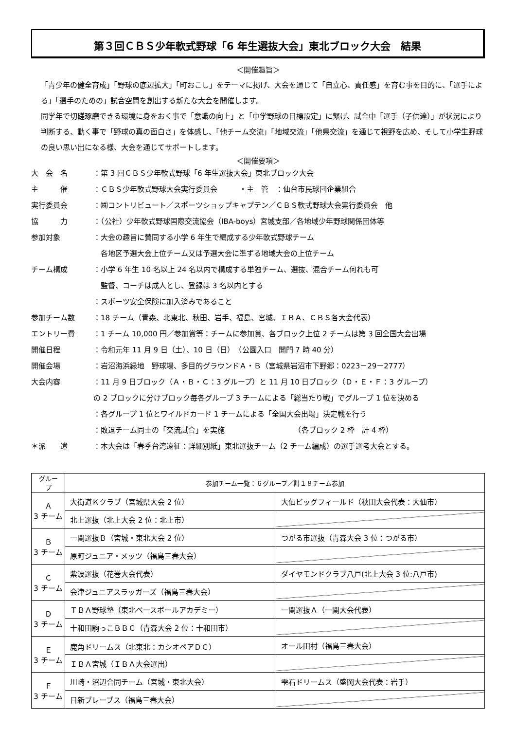第３回ＣＢＳ少年軟式野球「6 年生選抜大会」東北ブロック大会　結果
＜開催趣旨＞
「青少年の健全育成」「野球の底辺拡大」「町おこし」をテーマに掲げ、大会を通じて「自立心、責任感」を育む事を目的に、「選手による」「選手のための」試合空間を創出する新たな大会を開催します。
同学年で切磋琢磨できる環境に身をおく事で「意識の向上」と「中学野球の目標設定」に繋げ、試合中「選手（子供達）」が状況により判断する、動く事で「野球の真の面白さ」を体感し、「他チーム交流」「地域交流」「他県交流」を通じて視野を広め、そして小学生野球の良い思い出になる様、大会を通じてサポートします。
＜開催要項＞
大　会　名 ：第 3 回ＣＢＳ少年軟式野球「6 年生選抜大会」東北ブロック大会
主　　　催 ：ＣＢＳ少年軟式野球大会実行委員会　　　・主　管　：仙台市民球団企業組合
実行委員会 ：㈱コントリビュート／スポーツショップキャプテン／ＣＢＳ軟式野球大会実行委員会　他
協　　　力 ：（公社）少年軟式野球国際交流協会（IBA-boys）宮城支部／各地域少年野球関係団体等
参加対象 ：大会の趣旨に賛同する小学 6 年生で編成する少年軟式野球チーム
　各地区予選大会上位チーム又は予選大会に準ずる地域大会の上位チーム
チーム構成 ：小学 6 年生 10 名以上 24 名以内で構成する単独チーム、選抜、混合チーム何れも可
　監督、コーチは成人とし、登録は 3 名以内とする
：スポーツ安全保険に加入済みであること
参加チーム数 ：18 チーム（青森、北東北、秋田、岩手、福島、宮城、ＩＢＡ、ＣＢＳ各大会代表）
エントリー費 ：1 チーム 10,000 円／参加賞等：チームに参加賞、各ブロック上位 2 チームは第 3 回全国大会出場
開催日程 ：令和元年 11 月 9 日（土）、10 日（日）　（公園入口　開門 7 時 40 分）
開催会場 ：岩沼海浜緑地　野球場、多目的グラウンドＡ・Ｂ（宮城県岩沼市下野郷：0223－29－2777）
大会内容 ：11 月 9 日ブロック（Ａ・Ｂ・Ｃ：3 グループ）と 11 月 10 日ブロック（Ｄ・Ｅ・Ｆ：3 グループ）
の 2 ブロックに分けブロック毎各グループ 3 チームによる「総当たり戦」でグループ 1 位を決める
：各グループ 1 位とワイルドカード 1 チームによる「全国大会出場」決定戦を行う
：敗退チーム同士の「交流試合」を実施　　　　　　　　　　（各ブロック 2 枠　計 4 枠）
＊派　　遣 ：本大会は「春季台湾遠征：詳細別紙」東北選抜チーム（2 チーム編成）の選手選考大会とする。
| グループ | 参加チーム一覧：６グループ／計１８チーム参加 | |
| --- | --- | --- |
| Ａ 3 チーム | 大街道Ｋクラブ（宮城県大会 2 位） | 大仙ビッグフィールド（秋田大会代表：大仙市） |
| | 北上選抜（北上大会 2 位：北上市） | |
| Ｂ 3 チーム | 一関選抜Ｂ（宮城・東北大会 2 位） | つがる市選抜（青森大会 3 位：つがる市） |
| | 原町ジュニア・メッツ（福島三春大会） | |
| Ｃ 3 チーム | 紫波選抜（花巻大会代表） | ダイヤモンドクラブ八戸(北上大会 3 位:八戸市) |
| | 会津ジュニアスラッガーズ（福島三春大会） | |
| Ｄ 3 チーム | ＴＢＡ野球塾（東北ベースボールアカデミー） | 一関選抜Ａ（一関大会代表） |
| | 十和田駒っこＢＢＣ（青森大会 2 位：十和田市） | |
| Ｅ 3 チーム | 鹿角ドリームス（北東北：カシオペアＤＣ） | オール田村（福島三春大会） |
| | ＩＢＡ宮城（ＩＢＡ大会選出） | |
| Ｆ 3 チーム | 川崎・沼辺合同チーム（宮城・東北大会） | 雫石ドリームス（盛岡大会代表：岩手） |
| | 日新ブレーブス（福島三春大会） | |